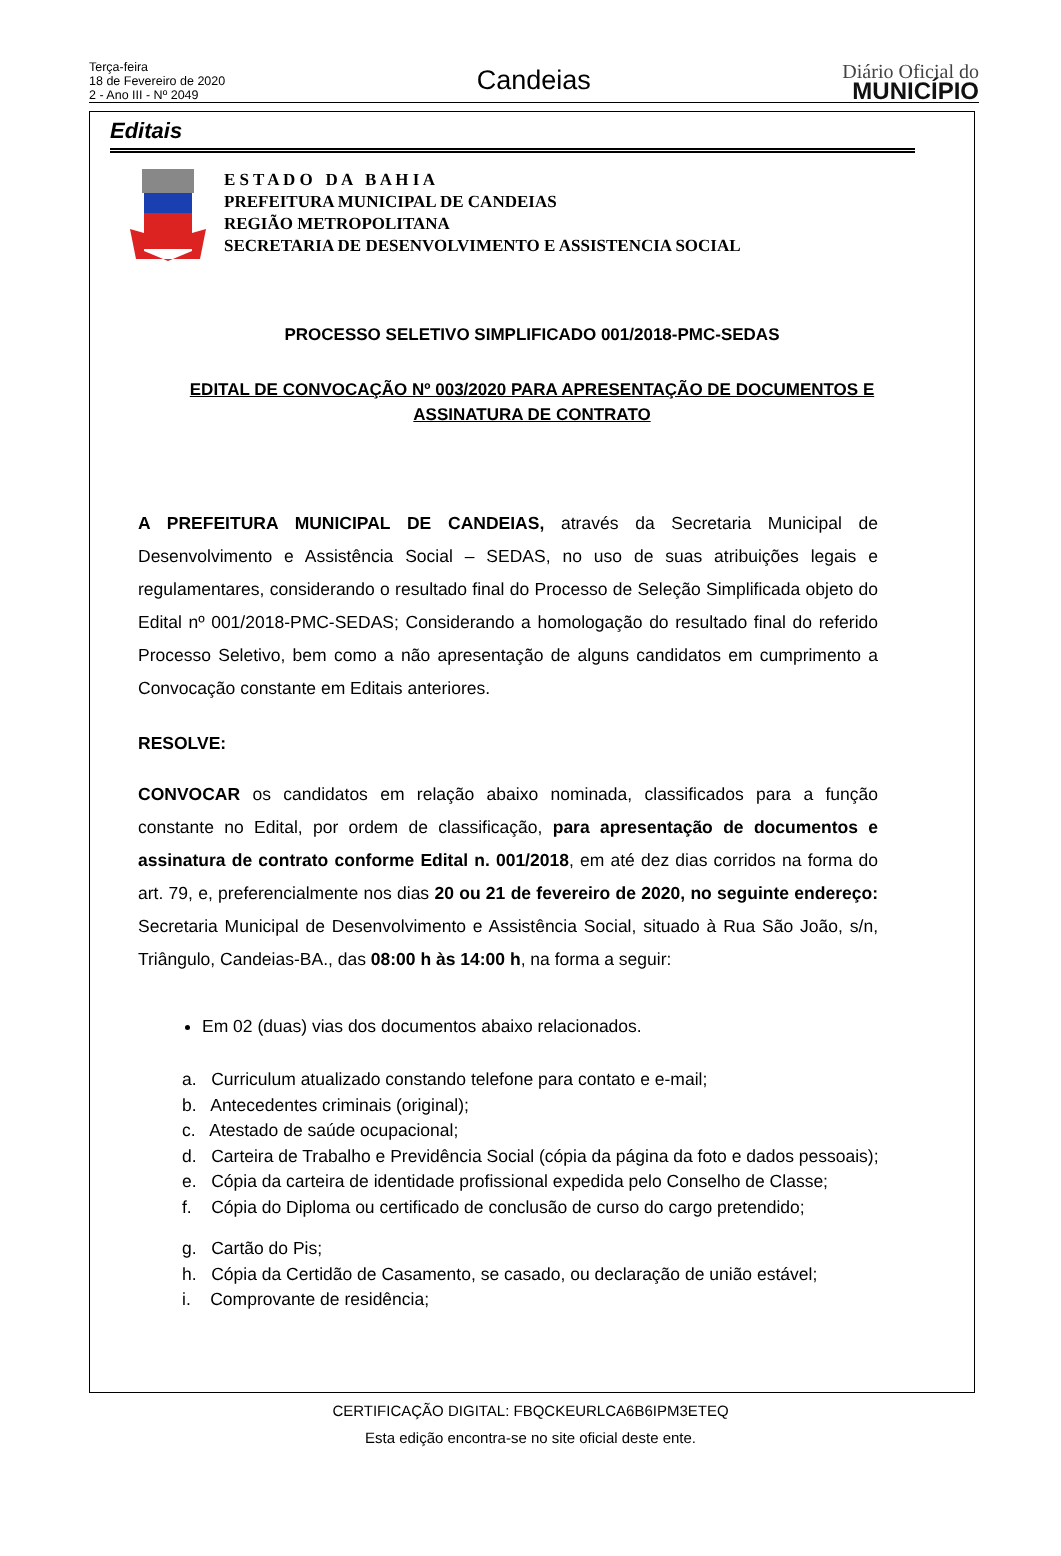Terça-feira
18 de Fevereiro de 2020
2 - Ano III - Nº 2049
Candeias
Diário Oficial do
MUNICÍPIO
Editais
E S T A D O D A B A H I A
PREFEITURA MUNICIPAL DE CANDEIAS
REGIÃO METROPOLITANA
SECRETARIA DE DESENVOLVIMENTO E ASSISTENCIA SOCIAL
PROCESSO SELETIVO SIMPLIFICADO 001/2018-PMC-SEDAS
EDITAL DE CONVOCAÇÃO Nº 003/2020 PARA APRESENTAÇÃO DE DOCUMENTOS E ASSINATURA DE CONTRATO
A PREFEITURA MUNICIPAL DE CANDEIAS, através da Secretaria Municipal de Desenvolvimento e Assistência Social – SEDAS, no uso de suas atribuições legais e regulamentares, considerando o resultado final do Processo de Seleção Simplificada objeto do Edital nº 001/2018-PMC-SEDAS; Considerando a homologação do resultado final do referido Processo Seletivo, bem como a não apresentação de alguns candidatos em cumprimento a Convocação constante em Editais anteriores.
RESOLVE:
CONVOCAR os candidatos em relação abaixo nominada, classificados para a função constante no Edital, por ordem de classificação, para apresentação de documentos e assinatura de contrato conforme Edital n. 001/2018, em até dez dias corridos na forma do art. 79, e, preferencialmente nos dias 20 ou 21 de fevereiro de 2020, no seguinte endereço: Secretaria Municipal de Desenvolvimento e Assistência Social, situado à Rua São João, s/n, Triângulo, Candeias-BA., das 08:00 h às 14:00 h, na forma a seguir:
Em 02 (duas) vias dos documentos abaixo relacionados.
a. Curriculum atualizado constando telefone para contato e e-mail;
b. Antecedentes criminais (original);
c. Atestado de saúde ocupacional;
d. Carteira de Trabalho e Previdência Social (cópia da página da foto e dados pessoais);
e. Cópia da carteira de identidade profissional expedida pelo Conselho de Classe;
f. Cópia do Diploma ou certificado de conclusão de curso do cargo pretendido;
g. Cartão do Pis;
h. Cópia da Certidão de Casamento, se casado, ou declaração de união estável;
i. Comprovante de residência;
CERTIFICAÇÃO DIGITAL: FBQCKEURLCA6B6IPM3ETEQ
Esta edição encontra-se no site oficial deste ente.